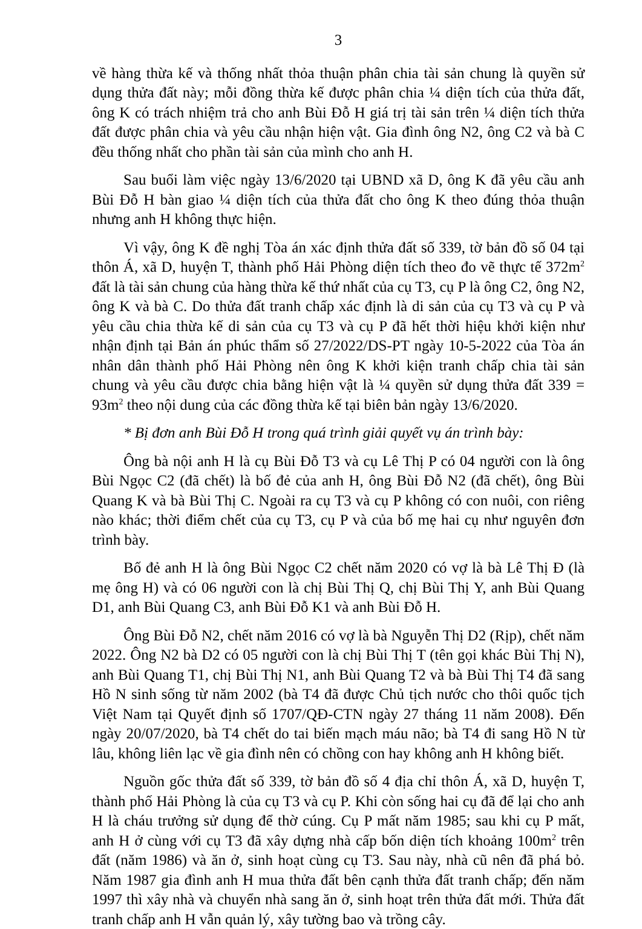3
về hàng thừa kế và thống nhất thỏa thuận phân chia tài sản chung là quyền sử dụng thửa đất này; mỗi đồng thừa kế được phân chia ¼ diện tích của thửa đất, ông K có trách nhiệm trả cho anh Bùi Đỗ H giá trị tài sản trên ¼ diện tích thửa đất được phân chia và yêu cầu nhận hiện vật. Gia đình ông N2, ông C2 và bà C đều thống nhất cho phần tài sản của mình cho anh H.
Sau buổi làm việc ngày 13/6/2020 tại UBND xã D, ông K đã yêu cầu anh Bùi Đỗ H bàn giao ¼ diện tích của thửa đất cho ông K theo đúng thỏa thuận nhưng anh H không thực hiện.
Vì vậy, ông K đề nghị Tòa án xác định thửa đất số 339, tờ bản đồ số 04 tại thôn Á, xã D, huyện T, thành phố Hải Phòng diện tích theo đo vẽ thực tế 372m<sup>2</sup> đất là tài sản chung của hàng thừa kế thứ nhất của cụ T3, cụ P là ông C2, ông N2, ông K và bà C. Do thửa đất tranh chấp xác định là di sản của cụ T3 và cụ P và yêu cầu chia thừa kế di sản của cụ T3 và cụ P đã hết thời hiệu khởi kiện như nhận định tại Bản án phúc thẩm số 27/2022/DS-PT ngày 10-5-2022 của Tòa án nhân dân thành phố Hải Phòng nên ông K khởi kiện tranh chấp chia tài sản chung và yêu cầu được chia bằng hiện vật là ¼ quyền sử dụng thửa đất 339 = 93m<sup>2</sup> theo nội dung của các đồng thừa kế tại biên bản ngày 13/6/2020.
* Bị đơn anh Bùi Đỗ H trong quá trình giải quyết vụ án trình bày:
Ông bà nội anh H là cụ Bùi Đỗ T3 và cụ Lê Thị P có 04 người con là ông Bùi Ngọc C2 (đã chết) là bố đẻ của anh H, ông Bùi Đỗ N2 (đã chết), ông Bùi Quang K và bà Bùi Thị C. Ngoài ra cụ T3 và cụ P không có con nuôi, con riêng nào khác; thời điểm chết của cụ T3, cụ P và của bố mẹ hai cụ như nguyên đơn trình bày.
Bố đẻ anh H là ông Bùi Ngọc C2 chết năm 2020 có vợ là bà Lê Thị Đ (là mẹ ông H) và có 06 người con là chị Bùi Thị Q, chị Bùi Thị Y, anh Bùi Quang D1, anh Bùi Quang C3, anh Bùi Đỗ K1 và anh Bùi Đỗ H.
Ông Bùi Đỗ N2, chết năm 2016 có vợ là bà Nguyễn Thị D2 (Rịp), chết năm 2022. Ông N2 bà D2 có 05 người con là chị Bùi Thị T (tên gọi khác Bùi Thị N), anh Bùi Quang T1, chị Bùi Thị N1, anh Bùi Quang T2 và bà Bùi Thị T4 đã sang Hồ N sinh sống từ năm 2002 (bà T4 đã được Chủ tịch nước cho thôi quốc tịch Việt Nam tại Quyết định số 1707/QĐ-CTN ngày 27 tháng 11 năm 2008). Đến ngày 20/07/2020, bà T4 chết do tai biến mạch máu não; bà T4 đi sang Hồ N từ lâu, không liên lạc về gia đình nên có chồng con hay không anh H không biết.
Nguồn gốc thửa đất số 339, tờ bản đồ số 4 địa chỉ thôn Á, xã D, huyện T, thành phố Hải Phòng là của cụ T3 và cụ P. Khi còn sống hai cụ đã để lại cho anh H là cháu trưởng sử dụng để thờ cúng. Cụ P mất năm 1985; sau khi cụ P mất, anh H ở cùng với cụ T3 đã xây dựng nhà cấp bốn diện tích khoảng 100m<sup>2</sup> trên đất (năm 1986) và ăn ở, sinh hoạt cùng cụ T3. Sau này, nhà cũ nên đã phá bỏ. Năm 1987 gia đình anh H mua thửa đất bên cạnh thửa đất tranh chấp; đến năm 1997 thì xây nhà và chuyển nhà sang ăn ở, sinh hoạt trên thửa đất mới. Thửa đất tranh chấp anh H vẫn quản lý, xây tường bao và trồng cây.